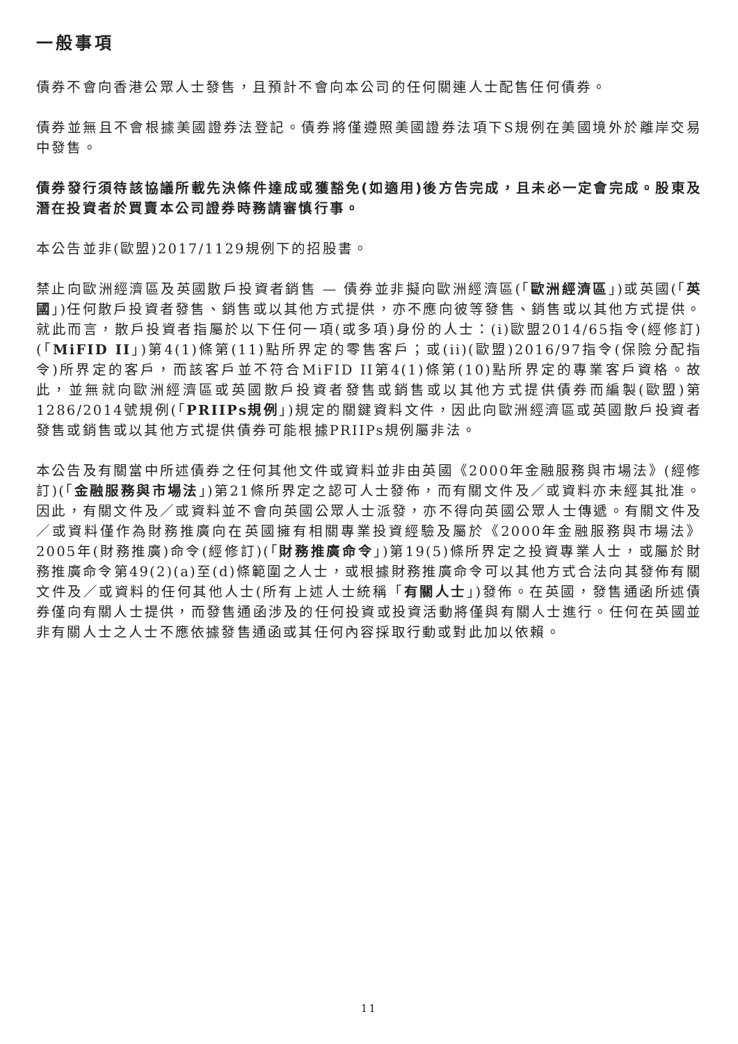一般事項
債券不會向香港公眾人士發售，且預計不會向本公司的任何關連人士配售任何債券。
債券並無且不會根據美國證券法登記。債券將僅遵照美國證券法項下S規例在美國境外於離岸交易中發售。
債券發行須待該協議所載先決條件達成或獲豁免(如適用)後方告完成，且未必一定會完成。股東及潛在投資者於買賣本公司證券時務請審慎行事。
本公告並非(歐盟)2017/1129規例下的招股書。
禁止向歐洲經濟區及英國散戶投資者銷售 — 債券並非擬向歐洲經濟區(「歐洲經濟區」)或英國(「英國」)任何散戶投資者發售、銷售或以其他方式提供，亦不應向彼等發售、銷售或以其他方式提供。就此而言，散戶投資者指屬於以下任何一項(或多項)身份的人士：(i)歐盟2014/65指令(經修訂)(「MiFID II」)第4(1)條第(11)點所界定的零售客戶；或(ii)(歐盟)2016/97指令(保險分配指令)所界定的客戶，而該客戶並不符合MiFID II第4(1)條第(10)點所界定的專業客戶資格。故此，並無就向歐洲經濟區或英國散戶投資者發售或銷售或以其他方式提供債券而編製(歐盟)第1286/2014號規例(「PRIIPs規例」)規定的關鍵資料文件，因此向歐洲經濟區或英國散戶投資者發售或銷售或以其他方式提供債券可能根據PRIIPs規例屬非法。
本公告及有關當中所述債券之任何其他文件或資料並非由英國《2000年金融服務與市場法》(經修訂)(「金融服務與市場法」)第21條所界定之認可人士發佈，而有關文件及／或資料亦未經其批准。因此，有關文件及／或資料並不會向英國公眾人士派發，亦不得向英國公眾人士傳遞。有關文件及／或資料僅作為財務推廣向在英國擁有相關專業投資經驗及屬於《2000年金融服務與市場法》2005年(財務推廣)命令(經修訂)(「財務推廣命令」)第19(5)條所界定之投資專業人士，或屬於財務推廣命令第49(2)(a)至(d)條範圍之人士，或根據財務推廣命令可以其他方式合法向其發佈有關文件及／或資料的任何其他人士(所有上述人士統稱「有關人士」)發佈。在英國，發售通函所述債券僅向有關人士提供，而發售通函涉及的任何投資或投資活動將僅與有關人士進行。任何在英國並非有關人士之人士不應依據發售通函或其任何內容採取行動或對此加以依賴。
11